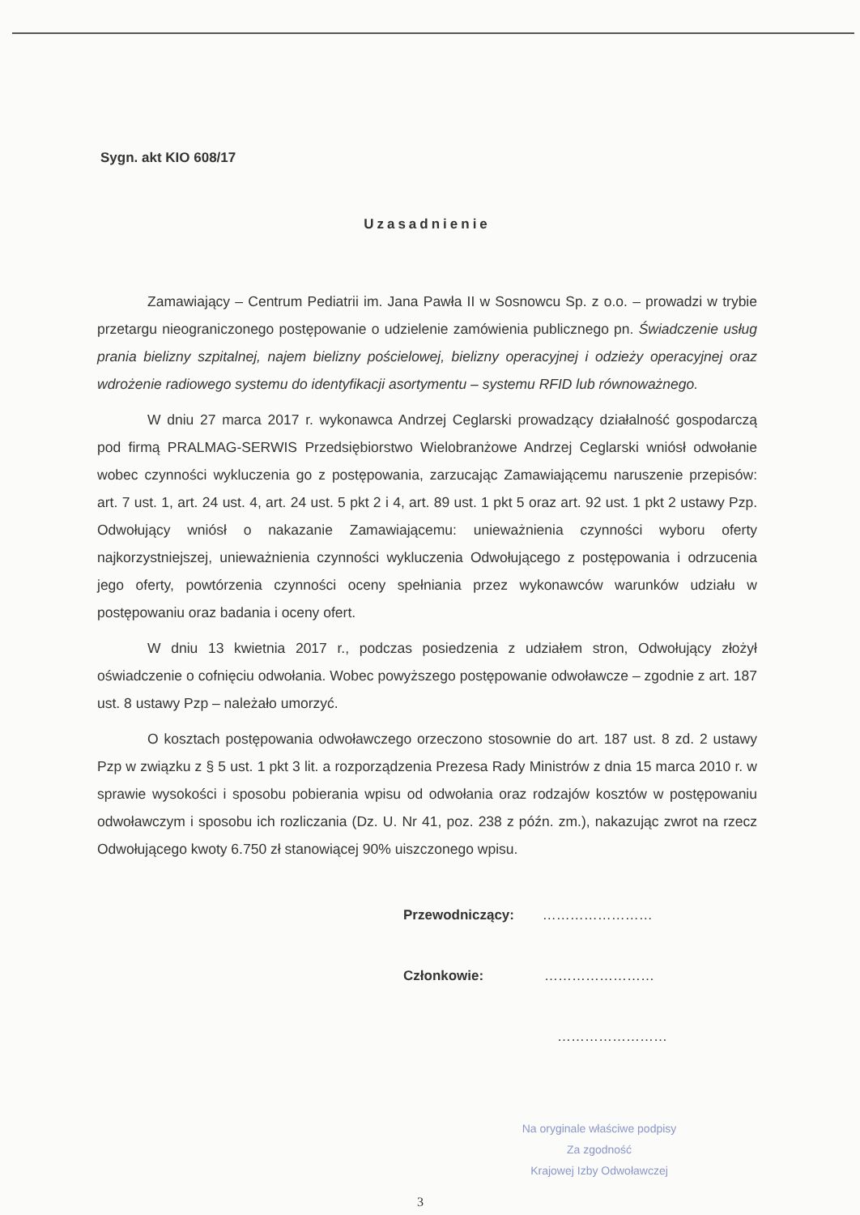Sygn. akt KIO 608/17
Uzasadnienie
Zamawiający – Centrum Pediatrii im. Jana Pawła II w Sosnowcu Sp. z o.o. – prowadzi w trybie przetargu nieograniczonego postępowanie o udzielenie zamówienia publicznego pn. Świadczenie usług prania bielizny szpitalnej, najem bielizny pościelowej, bielizny operacyjnej i odzieży operacyjnej oraz wdrożenie radiowego systemu do identyfikacji asortymentu – systemu RFID lub równoważnego.
W dniu 27 marca 2017 r. wykonawca Andrzej Ceglarski prowadzący działalność gospodarczą pod firmą PRALMAG-SERWIS Przedsiębiorstwo Wielobranżowe Andrzej Ceglarski wniósł odwołanie wobec czynności wykluczenia go z postępowania, zarzucając Zamawiającemu naruszenie przepisów: art. 7 ust. 1, art. 24 ust. 4, art. 24 ust. 5 pkt 2 i 4, art. 89 ust. 1 pkt 5 oraz art. 92 ust. 1 pkt 2 ustawy Pzp. Odwołujący wniósł o nakazanie Zamawiającemu: unieważnienia czynności wyboru oferty najkorzystniejszej, unieważnienia czynności wykluczenia Odwołującego z postępowania i odrzucenia jego oferty, powtórzenia czynności oceny spełniania przez wykonawców warunków udziału w postępowaniu oraz badania i oceny ofert.
W dniu 13 kwietnia 2017 r., podczas posiedzenia z udziałem stron, Odwołujący złożył oświadczenie o cofnięciu odwołania. Wobec powyższego postępowanie odwoławcze – zgodnie z art. 187 ust. 8 ustawy Pzp – należało umorzyć.
O kosztach postępowania odwoławczego orzeczono stosownie do art. 187 ust. 8 zd. 2 ustawy Pzp w związku z § 5 ust. 1 pkt 3 lit. a rozporządzenia Prezesa Rady Ministrów z dnia 15 marca 2010 r. w sprawie wysokości i sposobu pobierania wpisu od odwołania oraz rodzajów kosztów w postępowaniu odwoławczym i sposobu ich rozliczania (Dz. U. Nr 41, poz. 238 z późn. zm.), nakazując zwrot na rzecz Odwołującego kwoty 6.750 zł stanowiącej 90% uiszczonego wpisu.
Przewodniczący: ……………………
Członkowie: ……………………
……………………
Na oryginale właściwe podpisy
Za zgodność
Krajowej Izby Odwoławczej
3